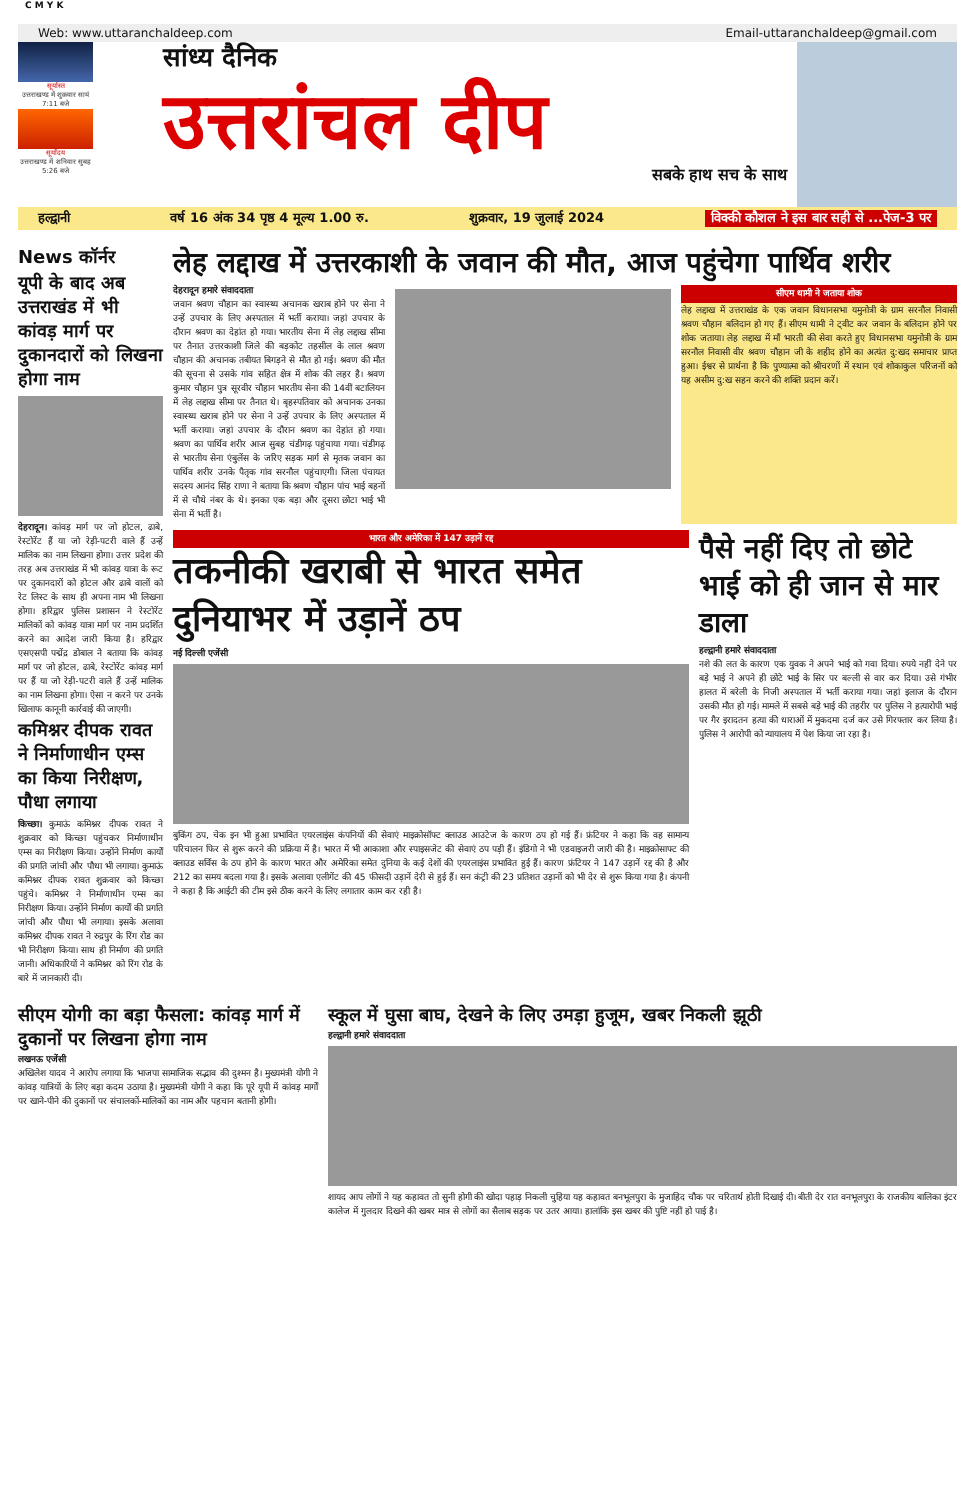C M Y K
Web: www.uttaranchaldeep.com Email-uttaranchaldeep@gmail.com
सूर्यास्त
उत्तराखण्ड में शुक्रवार सायं 7:11 बजे
सूर्योदय
उत्तराखण्ड में शनिवार सुबह 5:26 बजे
सांध्य दैनिक
उत्तरांचल दीप
सबके हाथ सच के साथ
हल्द्वानी वर्ष 16 अंक 34 पृष्ठ 4 मूल्य 1.00 रु. शुक्रवार, 19 जुलाई 2024 विक्की कौशल ने इस बार सही से ...पेज-3 पर
News कॉर्नर
यूपी के बाद अब उत्तराखंड में भी कांवड़ मार्ग पर दुकानदारों को लिखना होगा नाम
देहरादून। कांवड़ मार्ग पर जो होटल, ढाबे, रेस्टोरेंट हैं या जो रेड़ी-पटरी वाले हैं उन्हें मालिक का नाम लिखना होगा। उत्तर प्रदेश की तरह अब उत्तराखंड में भी कांवड़ यात्रा के रूट पर दुकानदारों को होटल और ढाबे वालों को रेट लिस्ट के साथ ही अपना नाम भी लिखना होगा। हरिद्वार पुलिस प्रशासन ने रेस्टोरेंट मालिकों को कांवड़ यात्रा मार्ग पर नाम प्रदर्शित करने का आदेश जारी किया है। हरिद्वार एसएसपी पद्मेंद्र डोबाल ने बताया कि कांवड़ मार्ग पर जो होटल, ढाबे, रेस्टोरेंट कांवड़ मार्ग पर हैं या जो रेड़ी-पटरी वाले हैं उन्हें मालिक का नाम लिखना होगा। ऐसा न करने पर उनके खिलाफ कानूनी कार्रवाई की जाएगी।
कमिश्नर दीपक रावत ने निर्माणाधीन एम्स का किया निरीक्षण, पौधा लगाया
किच्छा। कुमाऊं कमिश्नर दीपक रावत ने शुक्रवार को किच्छा पहुंचकर निर्माणाधीन एम्स का निरीक्षण किया। उन्होंने निर्माण कार्यों की प्रगति जांची और पौधा भी लगाया। कुमाऊं कमिश्नर दीपक रावत शुक्रवार को किच्छा पहुंचे। कमिश्नर ने निर्माणाधीन एम्स का निरीक्षण किया। उन्होंने निर्माण कार्यों की प्रगति जांची और पौधा भी लगाया। इसके अलावा कमिश्नर दीपक रावत ने रुद्रपुर के रिंग रोड का भी निरीक्षण किया। साथ ही निर्माण की प्रगति जानी। अधिकारियों ने कमिश्नर को रिंग रोड के बारे में जानकारी दी।
लेह लद्दाख में उत्तरकाशी के जवान की मौत, आज पहुंचेगा पार्थिव शरीर
देहरादून हमारे संवाददाता
जवान श्रवण चौहान का स्वास्थ्य अचानक खराब होने पर सेना ने उन्हें उपचार के लिए अस्पताल में भर्ती कराया। जहां उपचार के दौरान श्रवण का देहांत हो गया। भारतीय सेना में लेह लद्दाख सीमा पर तैनात उत्तरकाशी जिले की बड़कोट तहसील के लाल श्रवण चौहान की अचानक तबीयत बिगड़ने से मौत हो गई। श्रवण की मौत की सूचना से उसके गांव सहित क्षेत्र में शोक की लहर है। श्रवण कुमार चौहान पुत्र सूरवीर चौहान भारतीय सेना की 14वीं बटालियन में लेह लद्दाख सीमा पर तैनात थे। बृहस्पतिवार को अचानक उनका स्वास्थ्य खराब होने पर सेना ने उन्हें उपचार के लिए अस्पताल में भर्ती कराया। जहां उपचार के दौरान श्रवण का देहांत हो गया। श्रवण का पार्थिव शरीर आज सुबह चंडीगढ़ पहुंचाया गया। चंडीगढ़ से भारतीय सेना एंबुलेंस के जरिए सड़क मार्ग से मृतक जवान का पार्थिव शरीर उनके पैतृक गांव सरनौल पहुंचाएगी। जिला पंचायत सदस्य आनंद सिंह राणा ने बताया कि श्रवण चौहान पांच भाई बहनों में से चौथे नंबर के थे। इनका एक बड़ा और दूसरा छोटा भाई भी सेना में भर्ती है।
सीएम धामी ने जताया शोक
लेह लद्दाख में उत्तराखंड के एक जवान विधानसभा यमुनोत्री के ग्राम सरनौल निवासी श्रवण चौहान बलिदान हो गए हैं। सीएम धामी ने ट्वीट कर जवान के बलिदान होने पर शोक जताया। लेह लद्दाख में माँ भारती की सेवा करते हुए विधानसभा यमुनोत्री के ग्राम सरनौल निवासी वीर श्रवण चौहान जी के शहीद होने का अत्यंत दु:खद समाचार प्राप्त हुआ। ईश्वर से प्रार्थना है कि पुण्यात्मा को श्रीचरणों में स्थान एवं शोकाकुल परिजनों को यह असीम दु:ख सहन करने की शक्ति प्रदान करें।
भारत और अमेरिका में 147 उड़ानें रद्द
तकनीकी खराबी से भारत समेत दुनियाभर में उड़ानें ठप
नई दिल्ली एजेंसी
बुकिंग ठप, चेक इन भी हुआ प्रभावित एयरलाइंस कंपनियों की सेवाएं माइक्रोसॉफ्ट क्लाउड आउटेज के कारण ठप हो गई हैं। फ्रंटियर ने कहा कि वह सामान्य परिचालन फिर से शुरू करने की प्रक्रिया में है। भारत में भी आकाशा और स्पाइसजेट की सेवाएं ठप पड़ी हैं। इंडिगो ने भी एडवाइजरी जारी की है। माइक्रोसाफ्ट की क्लाउड सर्विस के ठप होने के कारण भारत और अमेरिका समेत दुनिया के कई देशों की एयरलाइंस प्रभावित हुई हैं। कारण फ्रंटियर ने 147 उड़ानें रद्द की है और 212 का समय बदला गया है। इसके अलावा एलीगेंट की 45 फीसदी उड़ानें देरी से हुई हैं। सन कंट्री की 23 प्रतिशत उड़ानों को भी देर से शुरू किया गया है। कंपनी ने कहा है कि आईटी की टीम इसे ठीक करने के लिए लगातार काम कर रही है।
पैसे नहीं दिए तो छोटे भाई को ही जान से मार डाला
हल्द्वानी हमारे संवाददाता
नशे की लत के कारण एक युवक ने अपने भाई को गवा दिया। रुपये नहीं देने पर बड़े भाई ने अपने ही छोटे भाई के सिर पर बल्ली से वार कर दिया। उसे गंभीर हालत में बरेली के निजी अस्पताल में भर्ती कराया गया। जहां इलाज के दौरान उसकी मौत हो गई। मामले में सबसे बड़े भाई की तहरीर पर पुलिस ने हत्यारोपी भाई पर गैर इरादतन हत्या की धाराओं में मुकदमा दर्ज कर उसे गिरफ्तार कर लिया है। पुलिस ने आरोपी को न्यायालय में पेश किया जा रहा है।
सीएम योगी का बड़ा फैसला: कांवड़ मार्ग में दुकानों पर लिखना होगा नाम
लखनऊ एजेंसी
अखिलेश यादव ने आरोप लगाया कि भाजपा सामाजिक सद्भाव की दुश्मन है। मुख्यमंत्री योगी ने कांवड़ यात्रियों के लिए बड़ा कदम उठाया है। मुख्यमंत्री योगी ने कहा कि पूरे यूपी में कांवड़ मार्गों पर खाने-पीने की दुकानों पर संचालकों-मालिकों का नाम और पहचान बतानी होगी।
स्कूल में घुसा बाघ, देखने के लिए उमड़ा हुजूम, खबर निकली झूठी
हल्द्वानी हमारे संवाददाता
शायद आप लोगों ने यह कहावत तो सुनी होगी की खोदा पहाड़ निकली चुहिया यह कहावत बनभूलपुरा के मुजाहिद चौक पर चरितार्थ होती दिखाई दी। बीती देर रात वनभूलपुरा के राजकीय बालिका इंटर कालेज में गुलदार दिखने की खबर मात्र से लोगों का सैलाब सड़क पर उतर आया। हालांकि इस खबर की पुष्टि नहीं हो पाई है।